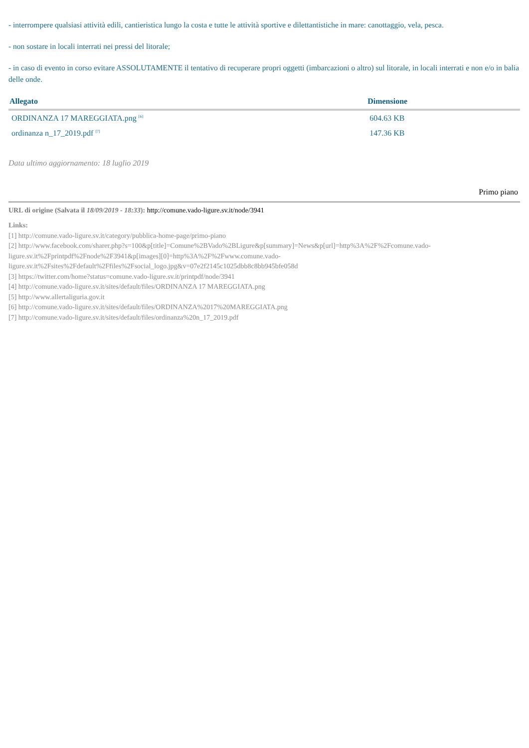- interrompere qualsiasi attività edili, cantieristica lungo la costa e tutte le attività sportive e dilettantistiche in mare: canottaggio, vela, pesca.
- non sostare in locali interrati nei pressi del litorale;
- in caso di evento in corso evitare ASSOLUTAMENTE il tentativo di recuperare propri oggetti (imbarcazioni o altro) sul litorale, in locali interrati e non e/o in balia delle onde.
| Allegato | Dimensione |
| --- | --- |
| ORDINANZA 17 MAREGGIATA.png <sup>[6]</sup> | 604.63 KB |
| ordinanza n_17_2019.pdf <sup>[7]</sup> | 147.36 KB |
Data ultimo aggiornamento: 18 luglio 2019
Primo piano
URL di origine (Salvata il 18/09/2019 - 18:33): http://comune.vado-ligure.sv.it/node/3941
Links:
[1] http://comune.vado-ligure.sv.it/category/pubblica-home-page/primo-piano
[2] http://www.facebook.com/sharer.php?s=100&p[title]=Comune%2BVado%2BLigure&p[summary]=News&p[url]=http%3A%2F%2Fcomune.vado-
ligure.sv.it%2Fprintpdf%2Fnode%2F3941&p[images][0]=http%3A%2F%2Fwww.comune.vado-
ligure.sv.it%2Fsites%2Fdefault%2Ffiles%2Fsocial_logo.jpg&v=07e2f2145c1025dbb8c8bb945bfe058d
[3] https://twitter.com/home?status=comune.vado-ligure.sv.it/printpdf/node/3941
[4] http://comune.vado-ligure.sv.it/sites/default/files/ORDINANZA 17 MAREGGIATA.png
[5] http://www.allertaliguria.gov.it
[6] http://comune.vado-ligure.sv.it/sites/default/files/ORDINANZA%2017%20MAREGGIATA.png
[7] http://comune.vado-ligure.sv.it/sites/default/files/ordinanza%20n_17_2019.pdf